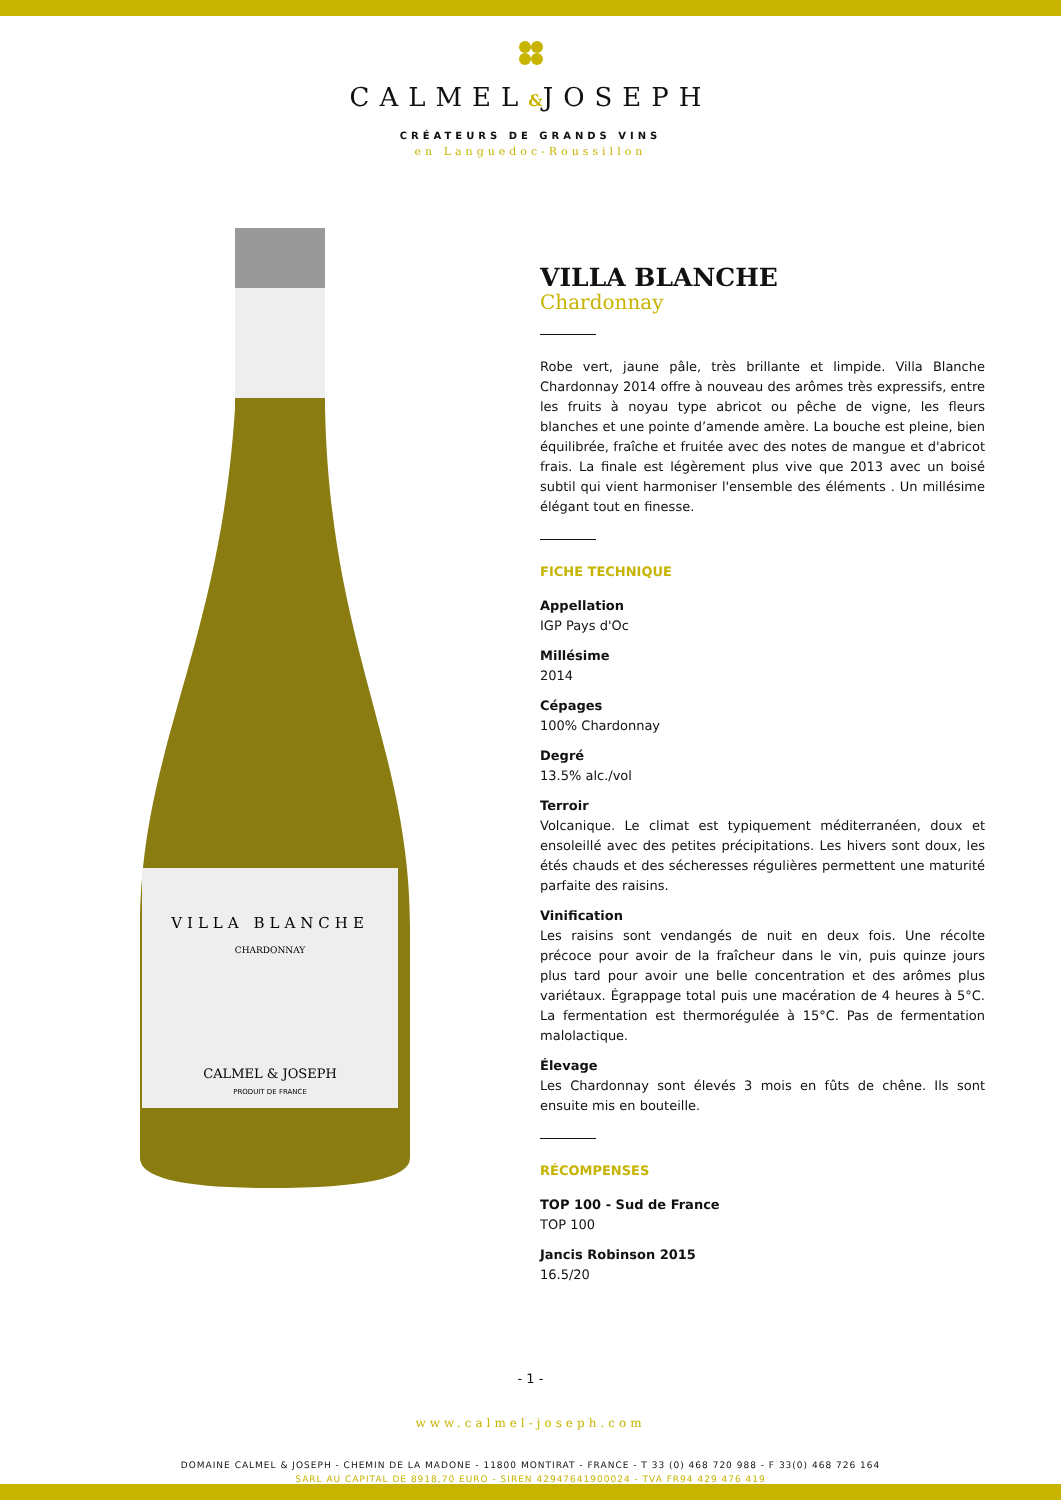CALMEL&JOSEPH
CRÉATEURS DE GRANDS VINS
en Languedoc-Roussillon
VILLA BLANCHE
CHARDONNAY
CALMEL & JOSEPH
PRODUIT DE FRANCE
VILLA BLANCHE
Chardonnay
Robe vert, jaune pâle, très brillante et limpide. Villa Blanche Chardonnay 2014 offre à nouveau des arômes très expressifs, entre les fruits à noyau type abricot ou pêche de vigne, les fleurs blanches et une pointe d’amende amère. La bouche est pleine, bien équilibrée, fraîche et fruitée avec des notes de mangue et d'abricot frais. La finale est légèrement plus vive que 2013 avec un boisé subtil qui vient harmoniser l'ensemble des éléments . Un millésime élégant tout en finesse.
FICHE TECHNIQUE
Appellation
IGP Pays d'Oc
Millésime
2014
Cépages
100% Chardonnay
Degré
13.5% alc./vol
Terroir
Volcanique. Le climat est typiquement méditerranéen, doux et ensoleillé avec des petites précipitations. Les hivers sont doux, les étés chauds et des sécheresses régulières permettent une maturité parfaite des raisins.
Vinification
Les raisins sont vendangés de nuit en deux fois. Une récolte précoce pour avoir de la fraîcheur dans le vin, puis quinze jours plus tard pour avoir une belle concentration et des arômes plus variétaux. Égrappage total puis une macération de 4 heures à 5°C. La fermentation est thermorégulée à 15°C. Pas de fermentation malolactique.
Élevage
Les Chardonnay sont élevés 3 mois en fûts de chêne. Ils sont ensuite mis en bouteille.
RÉCOMPENSES
TOP 100 - Sud de France
TOP 100
Jancis Robinson 2015
16.5/20
- 1 -
www.calmel-joseph.com
DOMAINE CALMEL & JOSEPH - CHEMIN DE LA MADONE - 11800 MONTIRAT - FRANCE - T 33 (0) 468 720 988 - F 33(0) 468 726 164
SARL AU CAPITAL DE 8918,70 EURO - SIREN 42947641900024 - TVA FR94 429 476 419